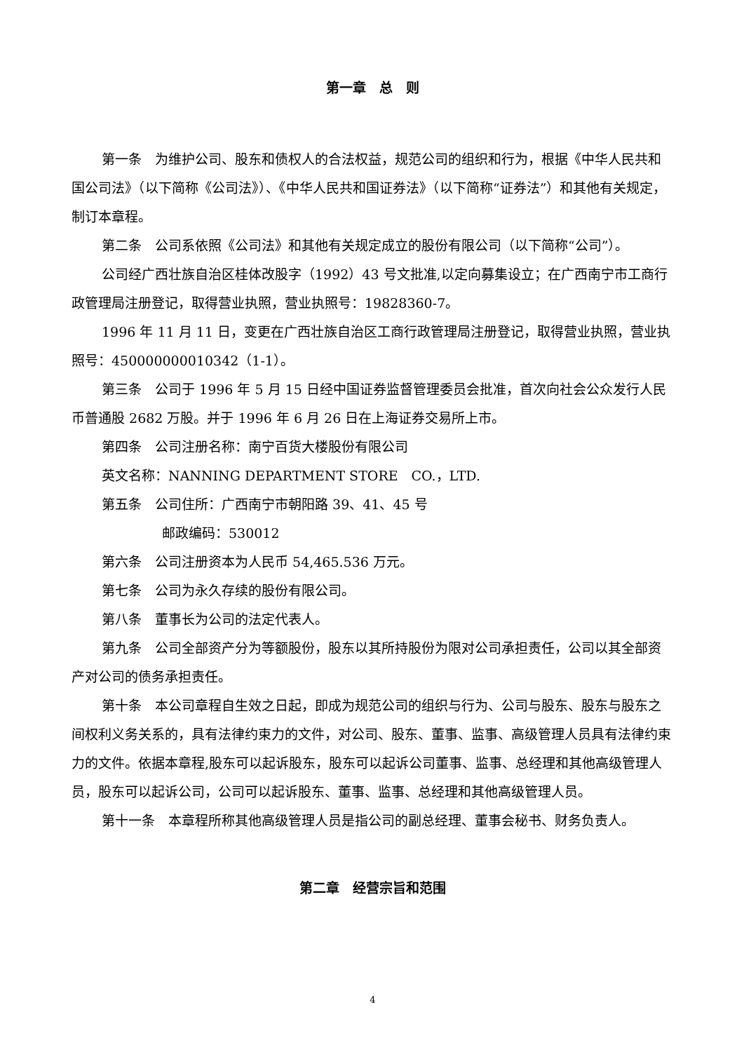第一章　总　则
第一条　为维护公司、股东和债权人的合法权益，规范公司的组织和行为，根据《中华人民共和国公司法》（以下简称《公司法》）、《中华人民共和国证券法》（以下简称“证券法”）和其他有关规定，制订本章程。
第二条　公司系依照《公司法》和其他有关规定成立的股份有限公司（以下简称“公司”）。
公司经广西壮族自治区桂体改股字（1992）43 号文批准,以定向募集设立；在广西南宁市工商行政管理局注册登记，取得营业执照，营业执照号：19828360-7。
1996 年 11 月 11 日，变更在广西壮族自治区工商行政管理局注册登记，取得营业执照，营业执照号：450000000010342（1-1）。
第三条　公司于 1996 年 5 月 15 日经中国证券监督管理委员会批准，首次向社会公众发行人民币普通股 2682 万股。并于 1996 年 6 月 26 日在上海证券交易所上市。
第四条　公司注册名称：南宁百货大楼股份有限公司
英文名称：NANNING DEPARTMENT STORE　CO.，LTD.
第五条　公司住所：广西南宁市朝阳路 39、41、45 号
邮政编码：530012
第六条　公司注册资本为人民币 54,465.536 万元。
第七条　公司为永久存续的股份有限公司。
第八条　董事长为公司的法定代表人。
第九条　公司全部资产分为等额股份，股东以其所持股份为限对公司承担责任，公司以其全部资产对公司的债务承担责任。
第十条　本公司章程自生效之日起，即成为规范公司的组织与行为、公司与股东、股东与股东之间权利义务关系的，具有法律约束力的文件，对公司、股东、董事、监事、高级管理人员具有法律约束力的文件。依据本章程,股东可以起诉股东，股东可以起诉公司董事、监事、总经理和其他高级管理人员，股东可以起诉公司，公司可以起诉股东、董事、监事、总经理和其他高级管理人员。
第十一条　本章程所称其他高级管理人员是指公司的副总经理、董事会秘书、财务负责人。
第二章　经营宗旨和范围
4